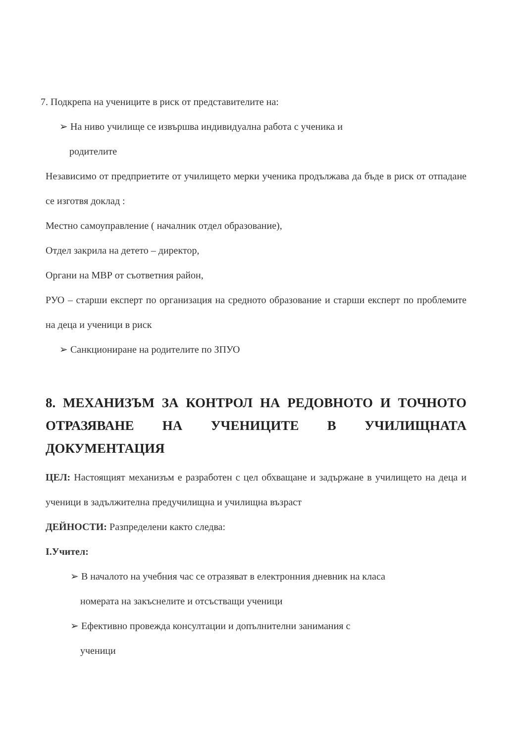7. Подкрепа на учениците в риск от представителите на:
➢ На ниво училище се извършва индивидуална работа с ученика и
родителите
Независимо от предприетите от училището мерки ученика продължава да бъде в риск от отпадане се изготвя доклад :
Местно самоуправление ( началник отдел образование),
Отдел закрила на детето – директор,
Органи на МВР от съответния район,
РУО – старши експерт по организация на средното образование и старши експерт по проблемите на деца и ученици в риск
➢ Санкциониране на родителите по ЗПУО
8. МЕХАНИЗЪМ ЗА КОНТРОЛ НА РЕДОВНОТО И ТОЧНОТО ОТРАЗЯВАНЕ НА УЧЕНИЦИТЕ В УЧИЛИЩНАТА ДОКУМЕНТАЦИЯ
ЦЕЛ: Настоящият механизъм е разработен с цел обхващане и задържане в училището на деца и ученици в задължителна предучилищна и училищна възраст
ДЕЙНОСТИ: Разпределени както следва:
I.Учител:
➢ В началото на учебния час се отразяват в електронния дневник на класа
номерата на закъснелите и отсъстващи ученици
➢ Ефективно провежда консултации и допълнителни занимания с
ученици